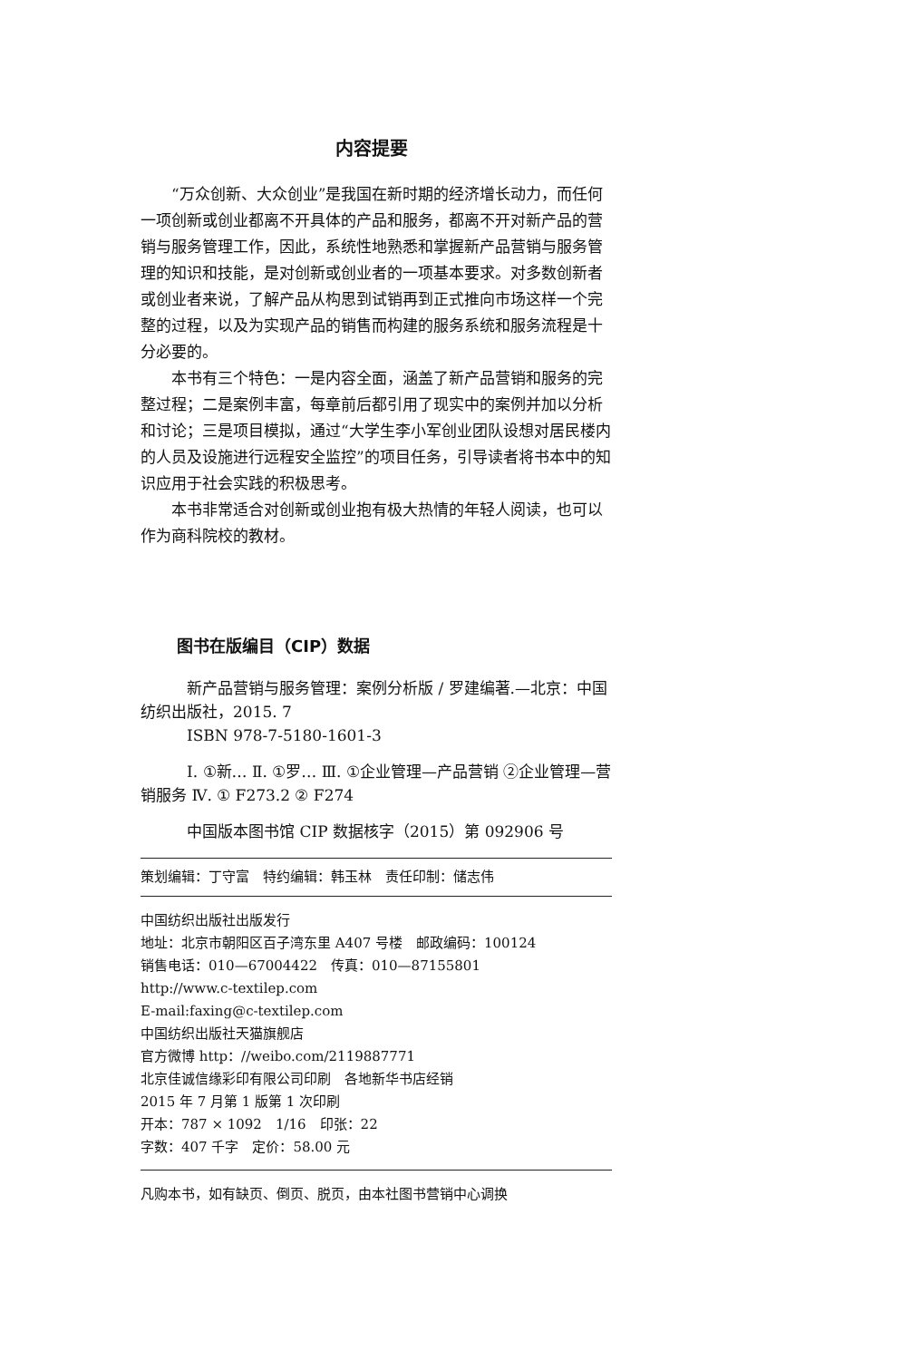内容提要
“万众创新、大众创业”是我国在新时期的经济增长动力，而任何一项创新或创业都离不开具体的产品和服务，都离不开对新产品的营销与服务管理工作，因此，系统性地熟悉和掌握新产品营销与服务管理的知识和技能，是对创新或创业者的一项基本要求。对多数创新者或创业者来说，了解产品从构思到试销再到正式推向市场这样一个完整的过程，以及为实现产品的销售而构建的服务系统和服务流程是十分必要的。
本书有三个特色：一是内容全面，涵盖了新产品营销和服务的完整过程；二是案例丰富，每章前后都引用了现实中的案例并加以分析和讨论；三是项目模拟，通过“大学生李小军创业团队设想对居民楼内的人员及设施进行远程安全监控”的项目任务，引导读者将书本中的知识应用于社会实践的积极思考。
本书非常适合对创新或创业抱有极大热情的年轻人阅读，也可以作为商科院校的教材。
图书在版编目（CIP）数据
新产品营销与服务管理：案例分析版 / 罗建编著.—北京：中国纺织出版社，2015. 7
ISBN 978-7-5180-1601-3
Ⅰ. ①新… Ⅱ. ①罗… Ⅲ. ①企业管理—产品营销 ②企业管理—营销服务 Ⅳ. ① F273.2 ② F274
中国版本图书馆 CIP 数据核字（2015）第 092906 号
策划编辑：丁守富　特约编辑：韩玉林　责任印制：储志伟
中国纺织出版社出版发行
地址：北京市朝阳区百子湾东里 A407 号楼　邮政编码：100124
销售电话：010—67004422　传真：010—87155801
http://www.c-textilep.com
E-mail:faxing@c-textilep.com
中国纺织出版社天猫旗舰店
官方微博 http：//weibo.com/2119887771
北京佳诚信缘彩印有限公司印刷　各地新华书店经销
2015 年 7 月第 1 版第 1 次印刷
开本：787 × 1092　1/16　印张：22
字数：407 千字　定价：58.00 元
凡购本书，如有缺页、倒页、脱页，由本社图书营销中心调换